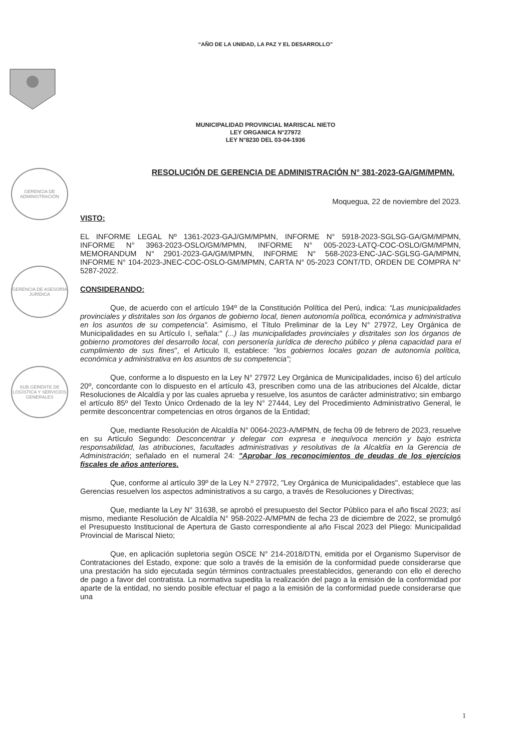GERENCIA DE ADMINISTRACIÓN
GERENCIA DE ASESORÍA JURÍDICA
SUB GERENTE DE LOGÍSTICA Y SERVICIOS GENERALES
“AÑO DE LA UNIDAD, LA PAZ Y EL DESARROLLO”
MUNICIPALIDAD PROVINCIAL MARISCAL NIETO
LEY ORGANICA N°27972
LEY N°8230 DEL 03-04-1936
RESOLUCIÓN DE GERENCIA DE ADMINISTRACIÓN N° 381-2023-GA/GM/MPMN.
Moquegua, 22 de noviembre del 2023.
VISTO:
EL INFORME LEGAL Nº 1361-2023-GAJ/GM/MPMN, INFORME N° 5918-2023-SGLSG-GA/GM/MPMN, INFORME N° 3963-2023-OSLO/GM/MPMN, INFORME N° 005-2023-LATQ-COC-OSLO/GM/MPMN, MEMORANDUM N° 2901-2023-GA/GM/MPMN, INFORME N° 568-2023-ENC-JAC-SGLSG-GA/MPMN, INFORME N° 104-2023-JNEC-COC-OSLO-GM/MPMN, CARTA N° 05-2023 CONT/TD, ORDEN DE COMPRA N° 5287-2022.
CONSIDERANDO:
Que, de acuerdo con el artículo 194º de la Constitución Política del Perú, indica: “Las municipalidades provinciales y distritales son los órganos de gobierno local, tienen autonomía política, económica y administrativa en los asuntos de su competencia”. Asimismo, el Título Preliminar de la Ley N° 27972, Ley Orgánica de Municipalidades en su Artículo I, señala:" (...) las municipalidades provinciales y distritales son los órganos de gobierno promotores del desarrollo local, con personería jurídica de derecho público y plena capacidad para el cumplimiento de sus fines", el Articulo II, establece: "los gobiernos locales gozan de autonomía política, económica y administrativa en los asuntos de su competencia";
Que, conforme a lo dispuesto en la Ley N° 27972 Ley Orgánica de Municipalidades, inciso 6) del artículo 20º, concordante con lo dispuesto en el artículo 43, prescriben como una de las atribuciones del Alcalde, dictar Resoluciones de Alcaldía y por las cuales aprueba y resuelve, los asuntos de carácter administrativo; sin embargo el artículo 85º del Texto Único Ordenado de la ley N° 27444, Ley del Procedimiento Administrativo General, le permite desconcentrar competencias en otros órganos de la Entidad;
Que, mediante Resolución de Alcaldía N° 0064-2023-A/MPMN, de fecha 09 de febrero de 2023, resuelve en su Artículo Segundo: Desconcentrar y delegar con expresa e inequívoca mención y bajo estricta responsabilidad, las atribuciones, facultades administrativas y resolutivas de la Alcaldía en la Gerencia de Administración; señalado en el numeral 24: "Aprobar los reconocimientos de deudas de los ejercicios fiscales de años anteriores.
Que, conforme al artículo 39º de la Ley N.º 27972, "Ley Orgánica de Municipalidades", establece que las Gerencias resuelven los aspectos administrativos a su cargo, a través de Resoluciones y Directivas;
Que, mediante la Ley N° 31638, se aprobó el presupuesto del Sector Público para el año fiscal 2023; así mismo, mediante Resolución de Alcaldía N° 958-2022-A/MPMN de fecha 23 de diciembre de 2022, se promulgó el Presupuesto Institucional de Apertura de Gasto correspondiente al año Fiscal 2023 del Pliego: Municipalidad Provincial de Mariscal Nieto;
Que, en aplicación supletoria según OSCE N° 214-2018/DTN, emitida por el Organismo Supervisor de Contrataciones del Estado, expone: que solo a través de la emisión de la conformidad puede considerarse que una prestación ha sido ejecutada según términos contractuales preestablecidos, generando con ello el derecho de pago a favor del contratista. La normativa supedita la realización del pago a la emisión de la conformidad por aparte de la entidad, no siendo posible efectuar el pago a la emisión de la conformidad puede considerarse que una
1